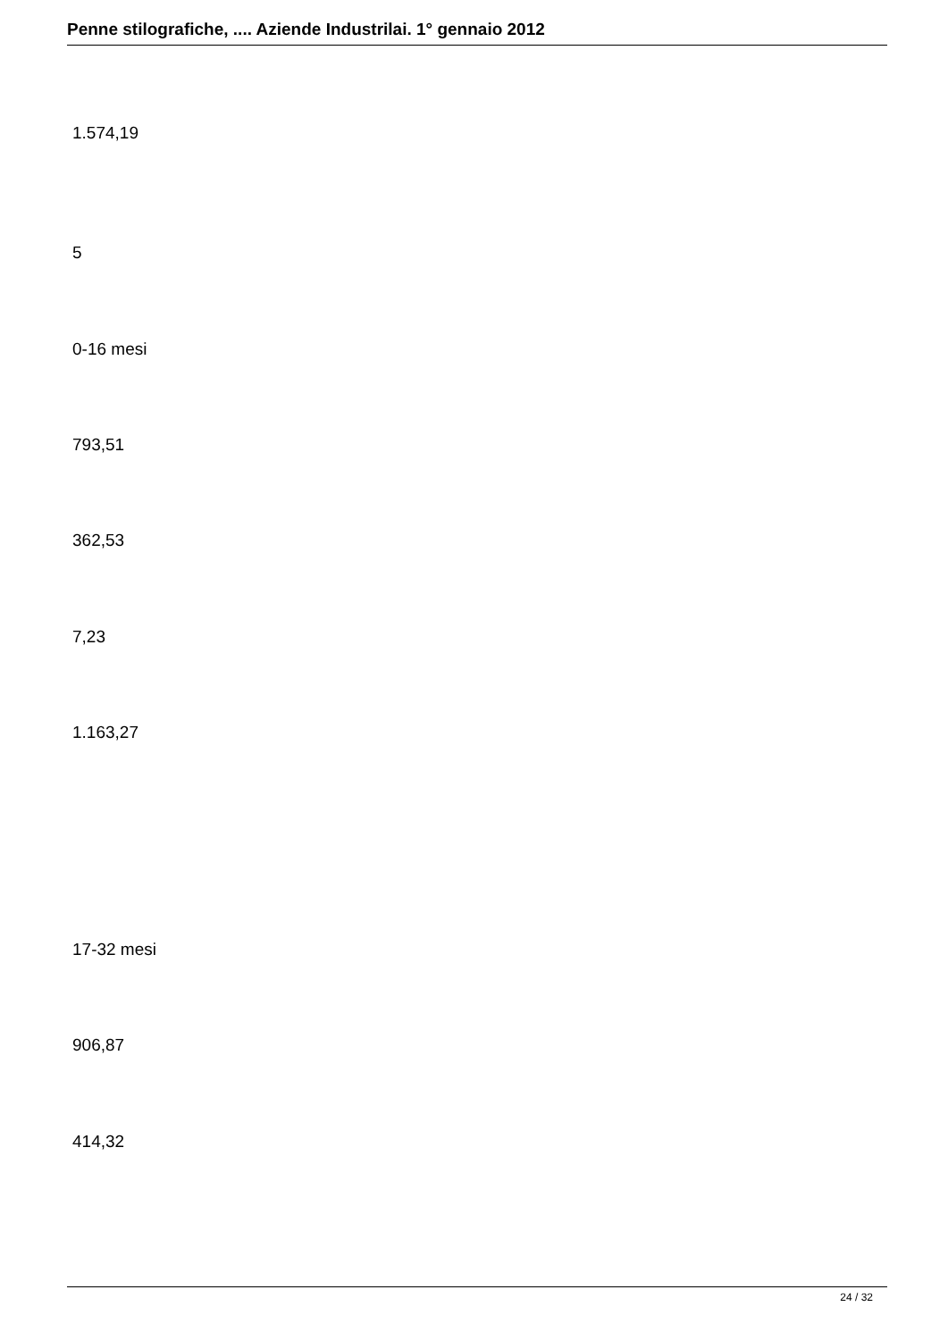Penne stilografiche, .... Aziende Industrilai. 1° gennaio 2012
1.574,19
5
0-16 mesi
793,51
362,53
7,23
1.163,27
17-32 mesi
906,87
414,32
24 / 32